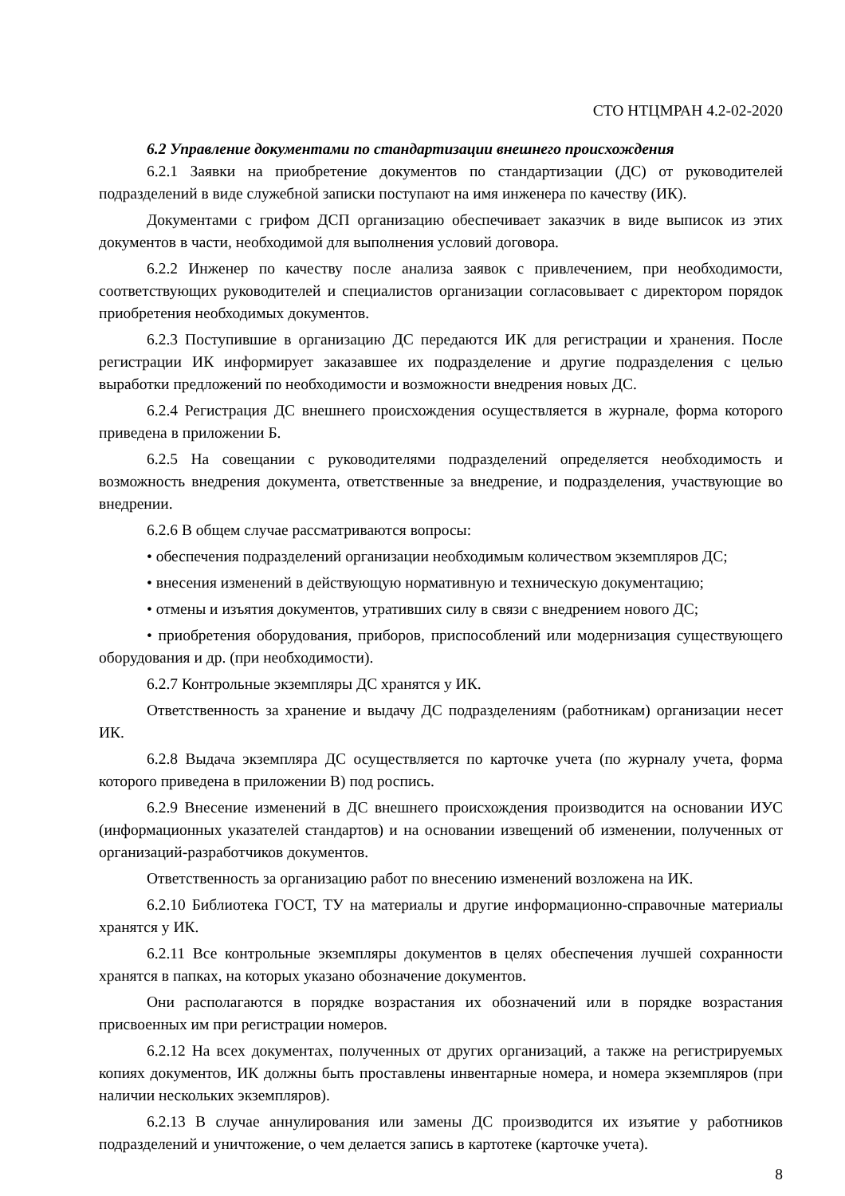СТО НТЦМРАН 4.2-02-2020
6.2 Управление документами по стандартизации внешнего происхождения
6.2.1 Заявки на приобретение документов по стандартизации (ДС) от руководителей подразделений в виде служебной записки поступают на имя инженера по качеству (ИК).
Документами с грифом ДСП организацию обеспечивает заказчик в виде выписок из этих документов в части, необходимой для выполнения условий договора.
6.2.2 Инженер по качеству после анализа заявок с привлечением, при необходимости, соответствующих руководителей и специалистов организации согласовывает с директором порядок приобретения необходимых документов.
6.2.3 Поступившие в организацию ДС передаются ИК для регистрации и хранения. После регистрации ИК информирует заказавшее их подразделение и другие подразделения с целью выработки предложений по необходимости и возможности внедрения новых ДС.
6.2.4 Регистрация ДС внешнего происхождения осуществляется в журнале, форма которого приведена в приложении Б.
6.2.5 На совещании с руководителями подразделений определяется необходимость и возможность внедрения документа, ответственные за внедрение, и подразделения, участвующие во внедрении.
6.2.6 В общем случае рассматриваются вопросы:
• обеспечения подразделений организации необходимым количеством экземпляров ДС;
• внесения изменений в действующую нормативную и техническую документацию;
• отмены и изъятия документов, утративших силу в связи с внедрением нового ДС;
• приобретения оборудования, приборов, приспособлений или модернизация существующего оборудования и др. (при необходимости).
6.2.7 Контрольные экземпляры ДС хранятся у ИК.
Ответственность за хранение и выдачу ДС подразделениям (работникам) организации несет ИК.
6.2.8 Выдача экземпляра ДС осуществляется по карточке учета (по журналу учета, форма которого приведена в приложении В) под роспись.
6.2.9 Внесение изменений в ДС внешнего происхождения производится на основании ИУС (информационных указателей стандартов) и на основании извещений об изменении, полученных от организаций-разработчиков документов.
Ответственность за организацию работ по внесению изменений возложена на ИК.
6.2.10 Библиотека ГОСТ, ТУ на материалы и другие информационно-справочные материалы хранятся у ИК.
6.2.11 Все контрольные экземпляры документов в целях обеспечения лучшей сохранности хранятся в папках, на которых указано обозначение документов.
Они располагаются в порядке возрастания их обозначений или в порядке возрастания присвоенных им при регистрации номеров.
6.2.12 На всех документах, полученных от других организаций, а также на регистрируемых копиях документов, ИК должны быть проставлены инвентарные номера, и номера экземпляров (при наличии нескольких экземпляров).
6.2.13 В случае аннулирования или замены ДС производится их изъятие у работников подразделений и уничтожение, о чем делается запись в картотеке (карточке учета).
8